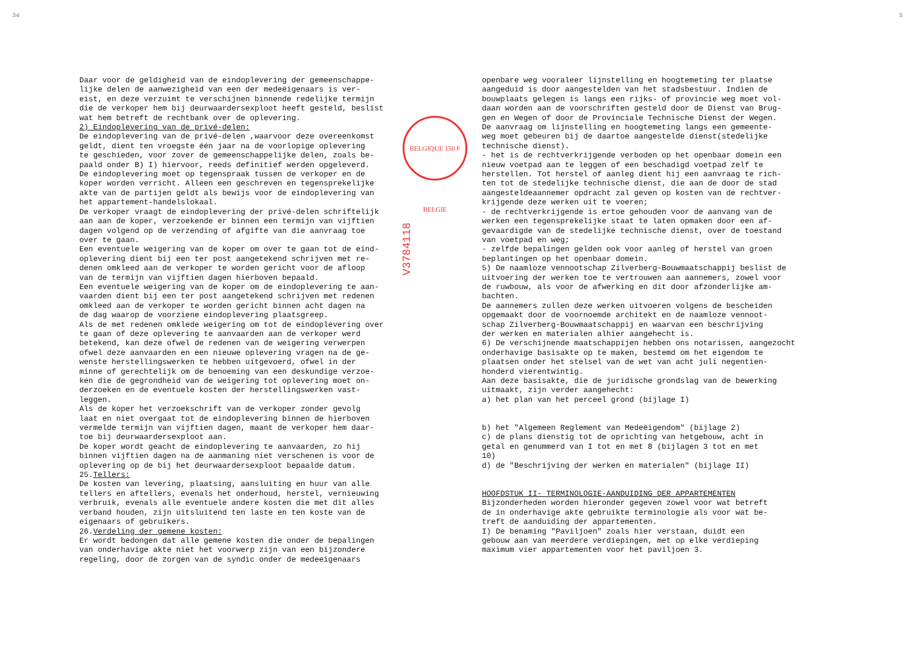34 5
Daar voor de geldigheid van de eindoplevering der gemeenschappe- lijke delen de aanwezigheid van een der medeëigenaars is ver- eist, en deze verzuimt te verschijnen binnende redelijke termijn die de verkoper hem bij deurwaardersexploot heeft gesteld, beslist wat hem betreft de rechtbank over de oplevering. 2) Eindoplevering van de privé-delen: De eindoplevering van de privé-delen ,waarvoor deze overeenkomst geldt, dient ten vroegste één jaar na de voorlopige oplevering te geschieden, voor zover de gemeenschappelijke delen, zoals be- paald onder B) I) hiervoor, reeds definitief werden opgeleverd. De eindoplevering moet op tegenspraak tussen de verkoper en de koper worden verricht. Alleen een geschreven en tegensprekelijke akte van de partijen geldt als bewijs voor de eindoplevering van het appartement-handelslokaal. De verkoper vraagt de eindoplevering der privé-delen schriftelijk aan aan de koper, verzoekende er binnen een termijn van vijftien dagen volgend op de verzending of afgifte van die aanvraag toe over te gaan. Een eventuele weigering van de koper om over te gaan tot de eind- oplevering dient bij een ter post aangetekend schrijven met re- denen omkleed aan de verkoper te worden gericht voor de afloop van de termijn van vijftien dagen hierboven bepaald. Een eventuele weigering van de koper om de eindoplevering te aan- vaarden dient bij een ter post aangetekend schrijven met redenen omkleed aan de verkoper te worden gericht binnen acht dagen na de dag waarop de voorziene eindoplevering plaatsgreep. Als de met redenen omklede weigering om tot de eindoplevering over te gaan of deze oplevering te aanvaarden aan de verkoper werd betekend, kan deze ofwel de redenen van de weigering verwerpen ofwel deze aanvaarden en een nieuwe oplevering vragen na de ge- wenste herstellingswerken te hebben uitgevoerd, ofwel in der minne of gerechtelijk om de benoeming van een deskundige verzoe- ken die de gegrondheid van de weigering tot oplevering moet on- derzoeken en de eventuele kosten der herstellingswerken vast- leggen. Als de koper het verzoekschrift van de verkoper zonder gevolg laat en niet overgaat tot de eindoplevering binnen de hierboven vermelde termijn van vijftien dagen, maant de verkoper hem daar- toe bij deurwaardersexploot aan. De koper wordt geacht de eindoplevering te aanvaarden, zo hij binnen vijftien dagen na de aanmaning niet verschenen is voor de oplevering op de bij het deurwaardersexploot bepaalde datum. 25.Tellers: De kosten van levering, plaatsing, aansluiting en huur van alle tellers en aftellers, evenals het onderhoud, herstel, vernieuwing verbruik, evenals alle eventuele andere kosten die met dit alles verband houden, zijn uitsluitend ten laste en ten koste van de eigenaars of gebruikers. 26.Verdeling der gemene kosten: Er wordt bedongen dat alle gemene kosten die onder de bepalingen van onderhavige akte niet het voorwerp zijn van een bijzondere regeling, door de zorgen van de syndic onder de medeeigenaars
BELGIQUE 150 F BELGIE
V3784118
openbare weg vooraleer lijnstelling en hoogtemeting ter plaatse aangeduid is door aangestelden van het stadsbestuur. Indien de bouwplaats gelegen is langs een rijks- of provincie weg moet vol- daan worden aan de voorschriften gesteld door de Dienst van Brug- gen en Wegen of door de Provinciale Technische Dienst der Wegen. De aanvraag om lijnstelling en hoogtemeting langs een gemeente- weg moet gebeuren bij de daartoe aangestelde dienst(stedelijke technische dienst). - het is de rechtverkrijgende verboden op het openbaar domein een nieuw voetpad aan te leggen of een beschadigd voetpad zelf te herstellen. Tot herstel of aanleg dient hij een aanvraag te rich- ten tot de stedelijke technische dienst, die aan de door de stad aangesteldeaannemer opdracht zal geven op kosten van de rechtver- krijgende deze werken uit te voeren; - de rechtverkrijgende is ertoe gehouden voor de aanvang van de werken een tegensprekelijke staat te laten opmaken door een af- gevaardigde van de stedelijke technische dienst, over de toestand van voetpad en weg; - zelfde bepalingen gelden ook voor aanleg of herstel van groen beplantingen op het openbaar domein. 5) De naamloze vennootschap Zilverberg-Bouwmaatschappij beslist de uitvoering der werken toe te vertrouwen aan aannemers, zowel voor de ruwbouw, als voor de afwerking en dit door afzonderlijke am- bachten. De aannemers zullen deze werken uitvoeren volgens de bescheiden opgemaakt door de voornoemde architekt en de naamloze vennoot- schap Zilverberg-Bouwmaatschappij en waarvan een beschrijving der werken en materialen alhier aangehecht is. 6) De verschijnende maatschappijen hebben ons notarissen, aangezocht onderhavige basisakte op te maken, bestemd om het eigendom te plaatsen onder het stelsel van de wet van acht juli negentien- honderd vierentwintig. Aan deze basisakte, die de juridische grondslag van de bewerking uitmaakt, zijn verder aangehecht: a) het plan van het perceel grond (bijlage I) b) het "Algemeen Reglement van Medeëigendom" (bijlage 2) c) de plans dienstig tot de oprichting van hetgebouw, acht in getal en genummerd van I tot en met 8 (bijlagen 3 tot en met 10) d) de "Beschrijving der werken en materialen" (bijlage II) HOOFDSTUK II- TERMINOLOGIE-AANDUIDING DER APPARTEMENTEN Bijzonderheden worden hieronder gegeven zowel voor wat betreft de in onderhavige akte gebruikte terminologie als voor wat be- treft de aanduiding der appartementen. I) De benaming "Paviljoen" zoals hier verstaan, duidt een gebouw aan van meerdere verdiepingen, met op elke verdieping maximum vier appartementen voor het paviljoen 3.